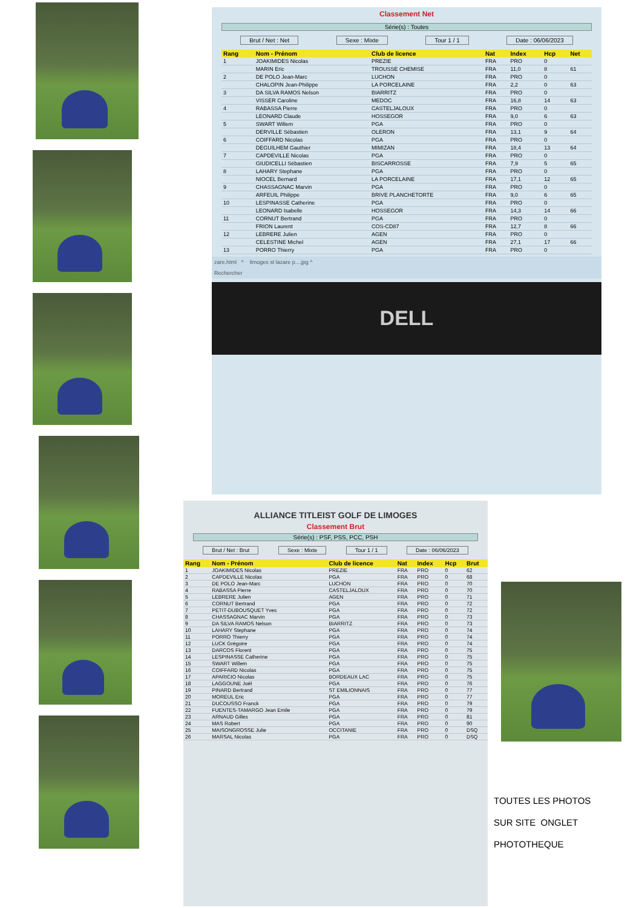Classement Net
Série(s) : Toutes
Brut / Net : Net Sexe : Mixte Tour 1 / 1 Date : 06/06/2023
| Rang | Nom - Prénom | Club de licence | Nat | Index | Hcp | Net |
| --- | --- | --- | --- | --- | --- | --- |
| 1 | JOAKIMIDES Nicolas | PREZIE | FRA | PRO | 0 | |
| | MARIN Eric | TROUSSE CHEMISE | FRA | 11,0 | 8 | 61 |
| 2 | DE POLO Jean-Marc | LUCHON | FRA | PRO | 0 | |
| | CHALOPIN Jean-Philippe | LA PORCELAINE | FRA | 2,2 | 0 | 63 |
| 3 | DA SILVA RAMOS Nelson | BIARRITZ | FRA | PRO | 0 | |
| | VISSER Caroline | MEDOC | FRA | 16,8 | 14 | 63 |
| 4 | RABASSA Pierre | CASTELJALOUX | FRA | PRO | 0 | |
| | LEONARD Claude | HOSSEGOR | FRA | 9,0 | 6 | 63 |
| 5 | SWART Willem | PGA | FRA | PRO | 0 | |
| | DERVILLE Sébastien | OLERON | FRA | 13,1 | 9 | 64 |
| 6 | COIFFARD Nicolas | PGA | FRA | PRO | 0 | |
| | DEGUILHEM Gauthier | MIMIZAN | FRA | 18,4 | 13 | 64 |
| 7 | CAPDEVILLE Nicolas | PGA | FRA | PRO | 0 | |
| | GIUDICELLI Sébastien | BISCARROSSE | FRA | 7,9 | 5 | 65 |
| 8 | LAHARY Stephane | PGA | FRA | PRO | 0 | |
| | NIOCEL Bernard | LA PORCELAINE | FRA | 17,1 | 12 | 65 |
| 9 | CHASSAGNAC Marvin | PGA | FRA | PRO | 0 | |
| | ARFEUIL Philippe | BRIVE PLANCHETORTE | FRA | 9,0 | 6 | 65 |
| 10 | LESPINASSE Catherine | PGA | FRA | PRO | 0 | |
| | LEONARD Isabelle | HOSSEGOR | FRA | 14,3 | 14 | 66 |
| 11 | CORNUT Bertrand | PGA | FRA | PRO | 0 | |
| | FRION Laurent | COS-CD87 | FRA | 12,7 | 8 | 66 |
| 12 | LEBRERE Julien | AGEN | FRA | PRO | 0 | |
| | CELESTINE Michel | AGEN | FRA | 27,1 | 17 | 66 |
| 13 | PORRO Thierry | PGA | FRA | PRO | 0 | |
zare.html ^ limoges st lazare p....jpg ^
Rechercher
DELL
ALLIANCE TITLEIST GOLF DE LIMOGES
Classement Brut
Série(s) : PSF, PSS, PCC, PSH
Brut / Net : Brut Sexe : Mixte Tour 1 / 1 Date : 06/06/2023
| Rang | Nom - Prénom | Club de licence | Nat | Index | Hcp | Brut |
| --- | --- | --- | --- | --- | --- | --- |
| 1 | JOAKIMIDES Nicolas | PREZIE | FRA | PRO | 0 | 62 |
| 2 | CAPDEVILLE Nicolas | PGA | FRA | PRO | 0 | 68 |
| 3 | DE POLO Jean-Marc | LUCHON | FRA | PRO | 0 | 70 |
| 4 | RABASSA Pierre | CASTELJALOUX | FRA | PRO | 0 | 70 |
| 5 | LEBRERE Julien | AGEN | FRA | PRO | 0 | 71 |
| 6 | CORNUT Bertrand | PGA | FRA | PRO | 0 | 72 |
| 7 | PETIT-DUBOUSQUET Yves | PGA | FRA | PRO | 0 | 72 |
| 8 | CHASSAGNAC Marvin | PGA | FRA | PRO | 0 | 73 |
| 9 | DA SILVA RAMOS Nelson | BIARRITZ | FRA | PRO | 0 | 73 |
| 10 | LAHARY Stephane | PGA | FRA | PRO | 0 | 74 |
| 11 | PORRO Thierry | PGA | FRA | PRO | 0 | 74 |
| 12 | LUCK Grégoire | PGA | FRA | PRO | 0 | 74 |
| 13 | DARCOS Florent | PGA | FRA | PRO | 0 | 75 |
| 14 | LESPINASSE Catherine | PGA | FRA | PRO | 0 | 75 |
| 15 | SWART Willem | PGA | FRA | PRO | 0 | 75 |
| 16 | COIFFARD Nicolas | PGA | FRA | PRO | 0 | 75 |
| 17 | APARICIO Nicolas | BORDEAUX LAC | FRA | PRO | 0 | 75 |
| 18 | LAGGOUNE Joël | PGA | FRA | PRO | 0 | 76 |
| 19 | PINARD Bertrand | ST EMILIONNAIS | FRA | PRO | 0 | 77 |
| 20 | MOREUL Eric | PGA | FRA | PRO | 0 | 77 |
| 21 | DUCOUSSO Franck | PGA | FRA | PRO | 0 | 79 |
| 22 | FUENTES-TAMARGO Jean Emile | PGA | FRA | PRO | 0 | 79 |
| 23 | ARNAUD Gilles | PGA | FRA | PRO | 0 | 81 |
| 24 | MAS Robert | PGA | FRA | PRO | 0 | 90 |
| 25 | MAISONGROSSE Julie | OCCITANIE | FRA | PRO | 0 | DSQ |
| 26 | MARSAL Nicolas | PGA | FRA | PRO | 0 | DSQ |
TOUTES LES PHOTOS
SUR SITE ONGLET
PHOTOTHEQUE